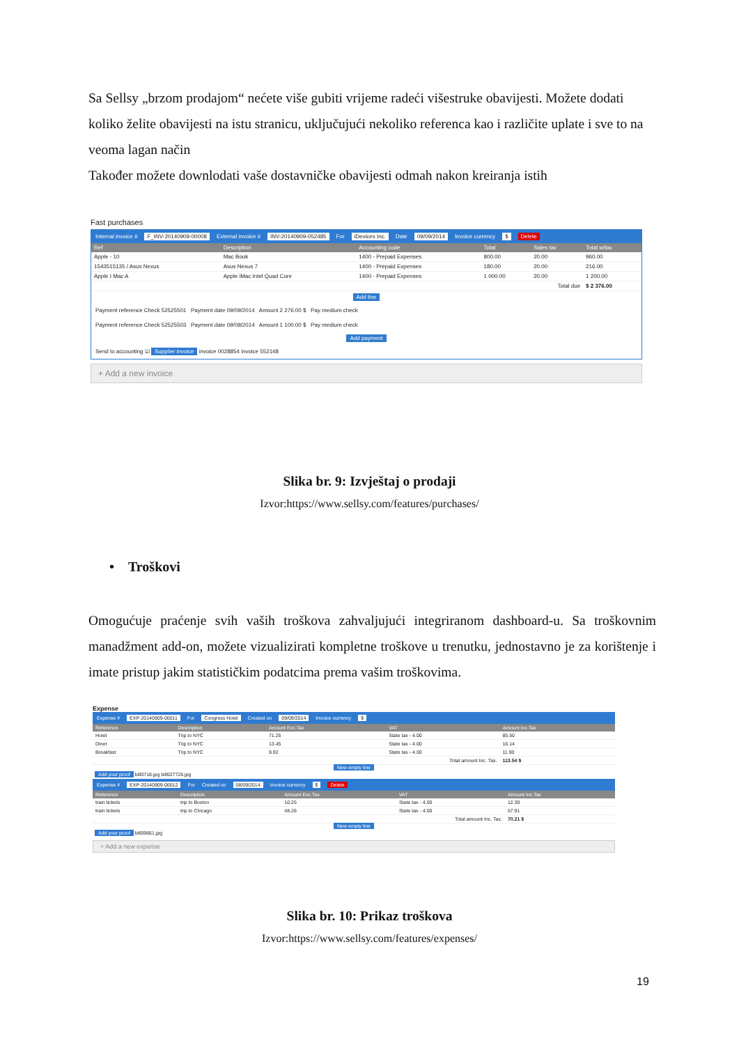Sa Sellsy „brzom prodajom“ nećete više gubiti vrijeme radeći višestruke obavijesti. Možete dodati koliko želite obavijesti na istu stranicu, uključujući nekoliko referenca kao i različite uplate i sve to na veoma lagan način
Također možete downlodati vaše dostavničke obavijesti odmah nakon kreiranja istih
Fast purchases
Internal invoice # F_INV-20140909-00008 External invoice # INV-20140909-052485 For iDevices Inc. Date 09/09/2014 Invoice currency $ Delete
| Ref | Description | Accounting code | Total | Sales tax | Total w/tax |
| --- | --- | --- | --- | --- | --- |
| Apple - 10 | Mac Book | 1400 - Prepaid Expenses | 800.00 | 20.00 | 960.00 |
| 1543515135 / Asus Nexus | Asus Nexus 7 | 1400 - Prepaid Expenses | 180.00 | 20.00 | 216.00 |
| Apple I Mac A | Apple iMac Intel Quad Core | 1400 - Prepaid Expenses | 1 000.00 | 20.00 | 1 200.00 |
| Total due | | | | | $ 2 376.00 |
Add line
Payment reference Check 52525501 Payment date 09/09/2014 Amount 2 276.00 $ Pay medium check
Payment reference Check 52525503 Payment date 09/09/2014 Amount 1 100.00 $ Pay medium check
Add payment
Send to accounting ☑ Supplier invoice invoice 0028854 invoice 552148
+ Add a new invoice
Slika br. 9: Izvještaj o prodaji
Izvor:https://www.sellsy.com/features/purchases/
• Troškovi
Omogućuje praćenje svih vaših troškova zahvaljujući integriranom dashboard-u. Sa troškovnim manadžment add-on, možete vizualizirati kompletne troškove u trenutku, jednostavno je za korištenje i imate pristup jakim statističkim podatcima prema vašim troškovima.
Expense
Expense # EXP-20140909-00011 For Congress Hotel Created on 09/09/2014 Invoice currency $
| Reference | Description | Amount Exc.Tax | VAT | Amount Inc.Tax |
| --- | --- | --- | --- | --- |
| Hotel | Trip to NYC | 71.25 | State tax - 4.00 | 85.50 |
| Diner | Trip to NYC | 13.45 | State tax - 4.00 | 16.14 |
| Breakfast | Trip to NYC | 9.92 | State tax - 4.00 | 11.90 |
| Total amount Inc. Tax. | | | | 113.54 $ |
New empty line
Add your proof bill0718.jpg bill027726.jpg
Expense # EXP-20140909-00012 For Created on 08/09/2014 Invoice currency $ Delete
| Reference | Description | Amount Exc.Tax | VAT | Amount Inc.Tax |
| --- | --- | --- | --- | --- |
| train tickets | trip to Boston | 10.25 | State tax - 4.00 | 12.30 |
| train tickets | trip to Chicago | 48.26 | State tax - 4.00 | 57.91 |
| Total amount Inc. Tax. | | | | 70.21 $ |
New empty line
Add your proof bill09661.jpg
+ Add a new expense
Slika br. 10: Prikaz troškova
Izvor:https://www.sellsy.com/features/expenses/
19